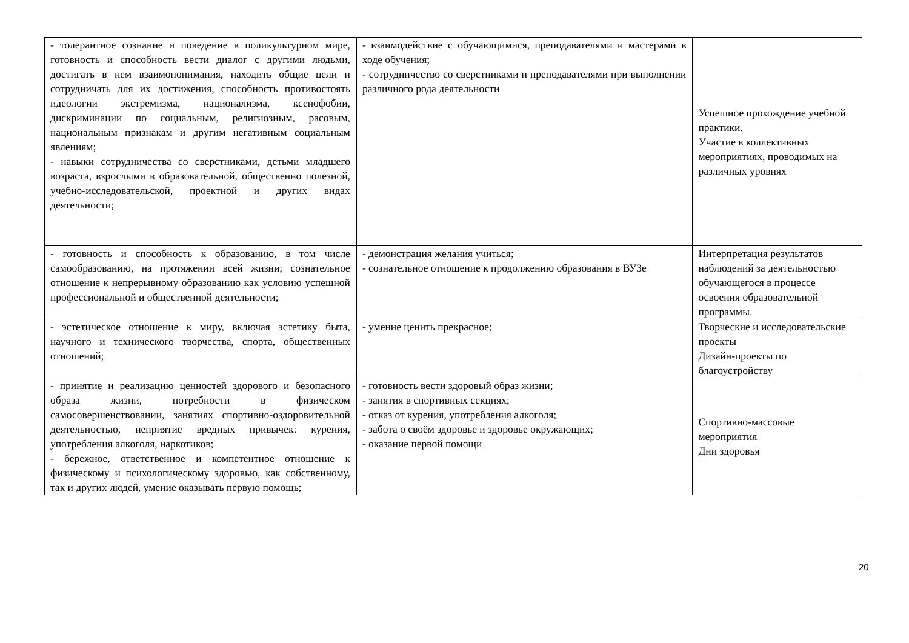| - толерантное сознание и поведение в поликультурном мире, готовность и способность вести диалог с другими людьми, достигать в нем взаимопонимания, находить общие цели и сотрудничать для их достижения, способность противостоять идеологии экстремизма, национализма, ксенофобии, дискриминации по социальным, религиозным, расовым, национальным признакам и другим негативным социальным явлениям; - навыки сотрудничества со сверстниками, детьми младшего возраста, взрослыми в образовательной, общественно полезной, учебно-исследовательской, проектной и других видах деятельности; | - взаимодействие с обучающимися, преподавателями и мастерами в ходе обучения; - сотрудничество со сверстниками и преподавателями при выполнении различного рода деятельности | Успешное прохождение учебной практики. Участие в коллективных мероприятиях, проводимых на различных уровнях |
| - готовность и способность к образованию, в том числе самообразованию, на протяжении всей жизни; сознательное отношение к непрерывному образованию как условию успешной профессиональной и общественной деятельности; | - демонстрация желания учиться; - сознательное отношение к продолжению образования в ВУЗе | Интерпретация результатов наблюдений за деятельностью обучающегося в процессе освоения образовательной программы. |
| - эстетическое отношение к миру, включая эстетику быта, научного и технического творчества, спорта, общественных отношений; | - умение ценить прекрасное; | Творческие и исследовательские проекты Дизайн-проекты по благоустройству |
| - принятие и реализацию ценностей здорового и безопасного образа жизни, потребности в физическом самосовершенствовании, занятиях спортивно-оздоровительной деятельностью, неприятие вредных привычек: курения, употребления алкоголя, наркотиков; - бережное, ответственное и компетентное отношение к физическому и психологическому здоровью, как собственному, так и других людей, умение оказывать первую помощь; | - готовность вести здоровый образ жизни; - занятия в спортивных секциях; - отказ от курения, употребления алкоголя; - забота о своём здоровье и здоровье окружающих; - оказание первой помощи | Спортивно-массовые мероприятия Дни здоровья |
20